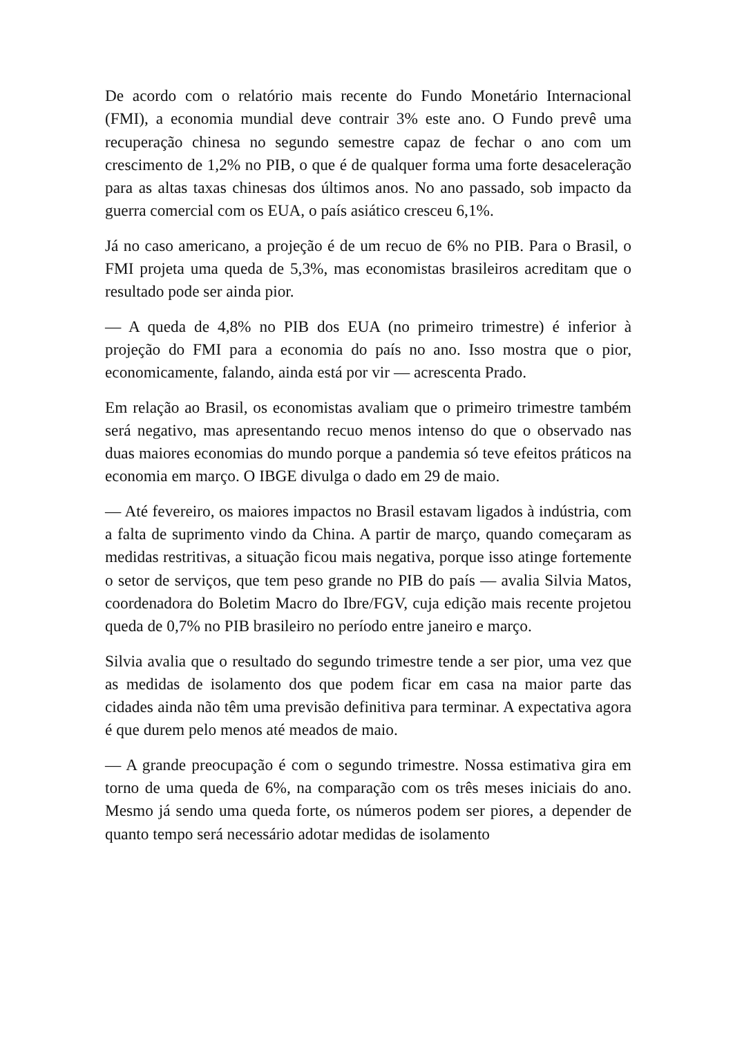De acordo com o relatório mais recente do Fundo Monetário Internacional (FMI), a economia mundial deve contrair 3% este ano. O Fundo prevê uma recuperação chinesa no segundo semestre capaz de fechar o ano com um crescimento de 1,2% no PIB, o que é de qualquer forma uma forte desaceleração para as altas taxas chinesas dos últimos anos. No ano passado, sob impacto da guerra comercial com os EUA, o país asiático cresceu 6,1%.
Já no caso americano, a projeção é de um recuo de 6% no PIB. Para o Brasil, o FMI projeta uma queda de 5,3%, mas economistas brasileiros acreditam que o resultado pode ser ainda pior.
— A queda de 4,8% no PIB dos EUA (no primeiro trimestre) é inferior à projeção do FMI para a economia do país no ano. Isso mostra que o pior, economicamente, falando, ainda está por vir — acrescenta Prado.
Em relação ao Brasil, os economistas avaliam que o primeiro trimestre também será negativo, mas apresentando recuo menos intenso do que o observado nas duas maiores economias do mundo porque a pandemia só teve efeitos práticos na economia em março. O IBGE divulga o dado em 29 de maio.
— Até fevereiro, os maiores impactos no Brasil estavam ligados à indústria, com a falta de suprimento vindo da China. A partir de março, quando começaram as medidas restritivas, a situação ficou mais negativa, porque isso atinge fortemente o setor de serviços, que tem peso grande no PIB do país — avalia Silvia Matos, coordenadora do Boletim Macro do Ibre/FGV, cuja edição mais recente projetou queda de 0,7% no PIB brasileiro no período entre janeiro e março.
Silvia avalia que o resultado do segundo trimestre tende a ser pior, uma vez que as medidas de isolamento dos que podem ficar em casa na maior parte das cidades ainda não têm uma previsão definitiva para terminar. A expectativa agora é que durem pelo menos até meados de maio.
— A grande preocupação é com o segundo trimestre. Nossa estimativa gira em torno de uma queda de 6%, na comparação com os três meses iniciais do ano. Mesmo já sendo uma queda forte, os números podem ser piores, a depender de quanto tempo será necessário adotar medidas de isolamento